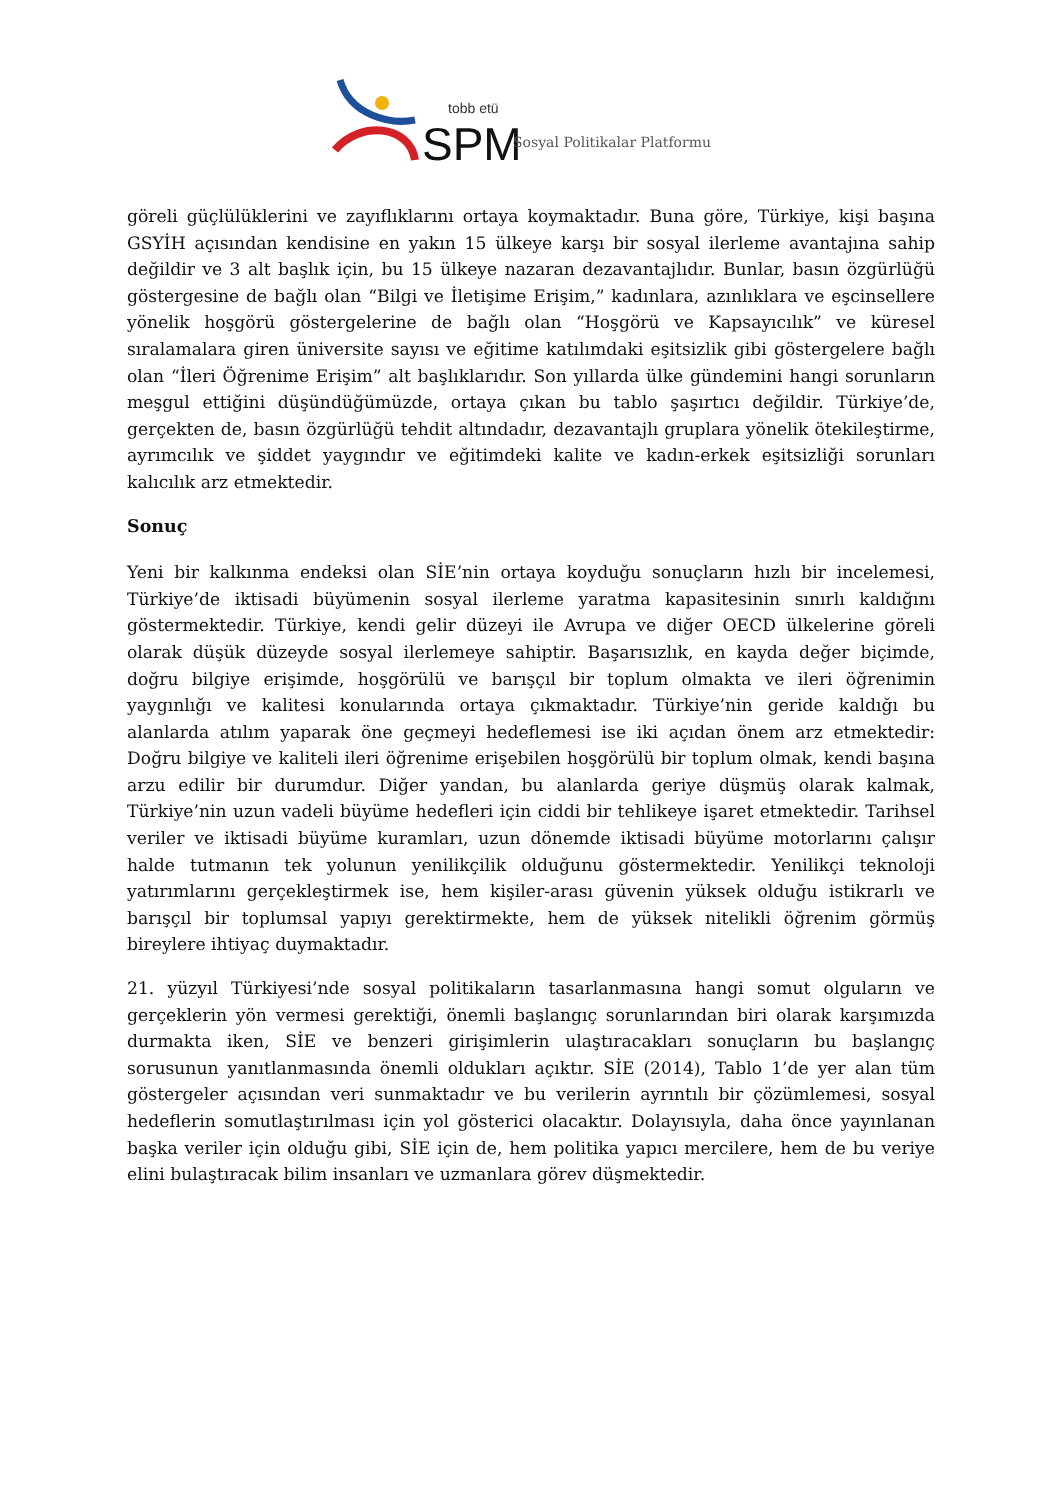tobb etü
SPM
Sosyal Politikalar Platformu
göreli güçlülüklerini ve zayıflıklarını ortaya koymaktadır. Buna göre, Türkiye, kişi başına GSYİH açısından kendisine en yakın 15 ülkeye karşı bir sosyal ilerleme avantajına sahip değildir ve 3 alt başlık için, bu 15 ülkeye nazaran dezavantajlıdır. Bunlar, basın özgürlüğü göstergesine de bağlı olan “Bilgi ve İletişime Erişim,” kadınlara, azınlıklara ve eşcinsellere yönelik hoşgörü göstergelerine de bağlı olan “Hoşgörü ve Kapsayıcılık” ve küresel sıralamalara giren üniversite sayısı ve eğitime katılımdaki eşitsizlik gibi göstergelere bağlı olan “İleri Öğrenime Erişim” alt başlıklarıdır. Son yıllarda ülke gündemini hangi sorunların meşgul ettiğini düşündüğümüzde, ortaya çıkan bu tablo şaşırtıcı değildir. Türkiye’de, gerçekten de, basın özgürlüğü tehdit altındadır, dezavantajlı gruplara yönelik ötekileştirme, ayrımcılık ve şiddet yaygındır ve eğitimdeki kalite ve kadın-erkek eşitsizliği sorunları kalıcılık arz etmektedir.
Sonuç
Yeni bir kalkınma endeksi olan SİE’nin ortaya koyduğu sonuçların hızlı bir incelemesi, Türkiye’de iktisadi büyümenin sosyal ilerleme yaratma kapasitesinin sınırlı kaldığını göstermektedir. Türkiye, kendi gelir düzeyi ile Avrupa ve diğer OECD ülkelerine göreli olarak düşük düzeyde sosyal ilerlemeye sahiptir. Başarısızlık, en kayda değer biçimde, doğru bilgiye erişimde, hoşgörülü ve barışçıl bir toplum olmakta ve ileri öğrenimin yaygınlığı ve kalitesi konularında ortaya çıkmaktadır. Türkiye’nin geride kaldığı bu alanlarda atılım yaparak öne geçmeyi hedeflemesi ise iki açıdan önem arz etmektedir: Doğru bilgiye ve kaliteli ileri öğrenime erişebilen hoşgörülü bir toplum olmak, kendi başına arzu edilir bir durumdur. Diğer yandan, bu alanlarda geriye düşmüş olarak kalmak, Türkiye’nin uzun vadeli büyüme hedefleri için ciddi bir tehlikeye işaret etmektedir. Tarihsel veriler ve iktisadi büyüme kuramları, uzun dönemde iktisadi büyüme motorlarını çalışır halde tutmanın tek yolunun yenilikçilik olduğunu göstermektedir. Yenilikçi teknoloji yatırımlarını gerçekleştirmek ise, hem kişiler-arası güvenin yüksek olduğu istikrarlı ve barışçıl bir toplumsal yapıyı gerektirmekte, hem de yüksek nitelikli öğrenim görmüş bireylere ihtiyaç duymaktadır.
21. yüzyıl Türkiyesi’nde sosyal politikaların tasarlanmasına hangi somut olguların ve gerçeklerin yön vermesi gerektiği, önemli başlangıç sorunlarından biri olarak karşımızda durmakta iken, SİE ve benzeri girişimlerin ulaştıracakları sonuçların bu başlangıç sorusunun yanıtlanmasında önemli oldukları açıktır. SİE (2014), Tablo 1’de yer alan tüm göstergeler açısından veri sunmaktadır ve bu verilerin ayrıntılı bir çözümlemesi, sosyal hedeflerin somutlaştırılması için yol gösterici olacaktır. Dolayısıyla, daha önce yayınlanan başka veriler için olduğu gibi, SİE için de, hem politika yapıcı mercilere, hem de bu veriye elini bulaştıracak bilim insanları ve uzmanlara görev düşmektedir.